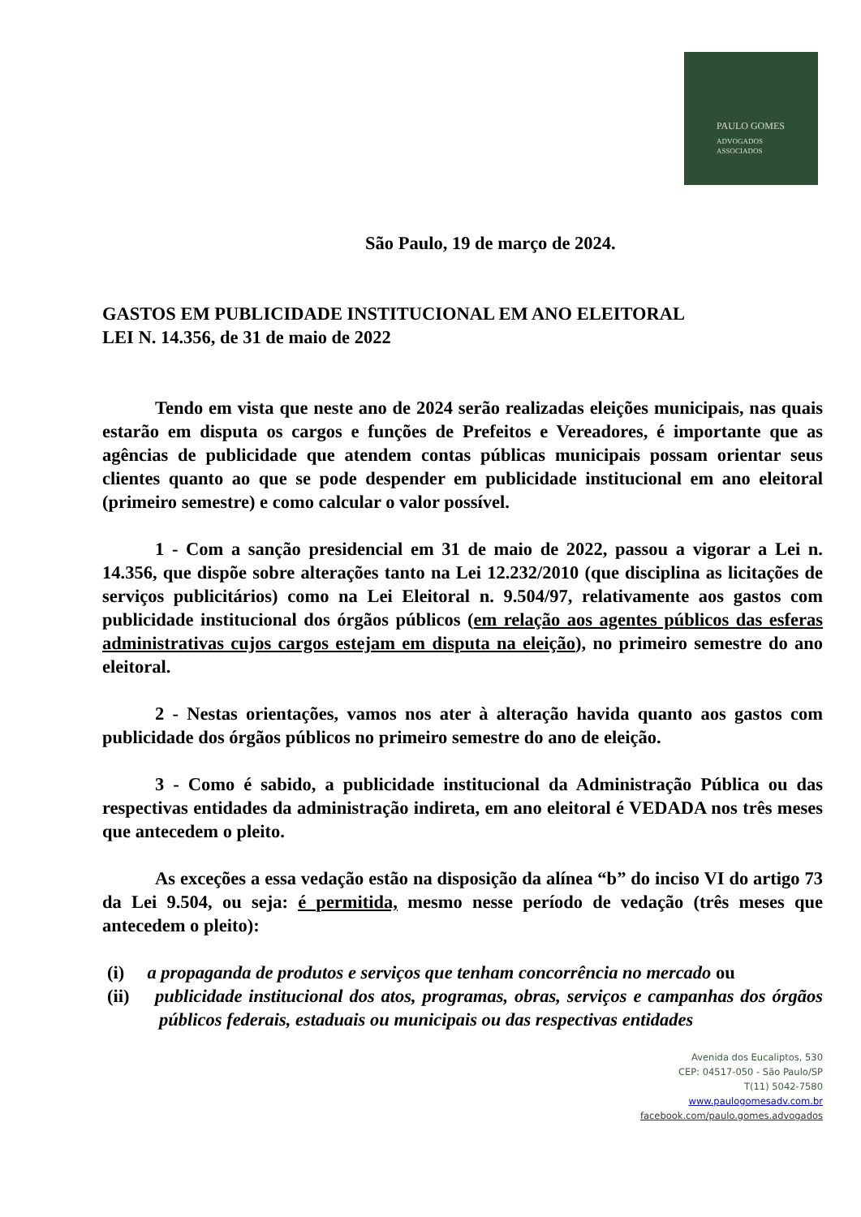PAULO GOMES
ADVOGADOS
ASSOCIADOS
São Paulo, 19 de março de 2024.
GASTOS EM PUBLICIDADE INSTITUCIONAL EM ANO ELEITORAL
LEI N. 14.356, de 31 de maio de 2022
Tendo em vista que neste ano de 2024 serão realizadas eleições municipais, nas quais estarão em disputa os cargos e funções de Prefeitos e Vereadores, é importante que as agências de publicidade que atendem contas públicas municipais possam orientar seus clientes quanto ao que se pode despender em publicidade institucional em ano eleitoral (primeiro semestre) e como calcular o valor possível.
1 - Com a sanção presidencial em 31 de maio de 2022, passou a vigorar a Lei n. 14.356, que dispõe sobre alterações tanto na Lei 12.232/2010 (que disciplina as licitações de serviços publicitários) como na Lei Eleitoral n. 9.504/97, relativamente aos gastos com publicidade institucional dos órgãos públicos (em relação aos agentes públicos das esferas administrativas cujos cargos estejam em disputa na eleição), no primeiro semestre do ano eleitoral.
2 - Nestas orientações, vamos nos ater à alteração havida quanto aos gastos com publicidade dos órgãos públicos no primeiro semestre do ano de eleição.
3 - Como é sabido, a publicidade institucional da Administração Pública ou das respectivas entidades da administração indireta, em ano eleitoral é VEDADA nos três meses que antecedem o pleito.
As exceções a essa vedação estão na disposição da alínea “b” do inciso VI do artigo 73 da Lei 9.504, ou seja: é permitida, mesmo nesse período de vedação (três meses que antecedem o pleito):
(i) a propaganda de produtos e serviços que tenham concorrência no mercado ou
(ii) publicidade institucional dos atos, programas, obras, serviços e campanhas dos órgãos públicos federais, estaduais ou municipais ou das respectivas entidades
Avenida dos Eucaliptos, 530
CEP: 04517-050 - São Paulo/SP
T(11) 5042-7580
www.paulogomesadv.com.br
facebook.com/paulo.gomes.advogados